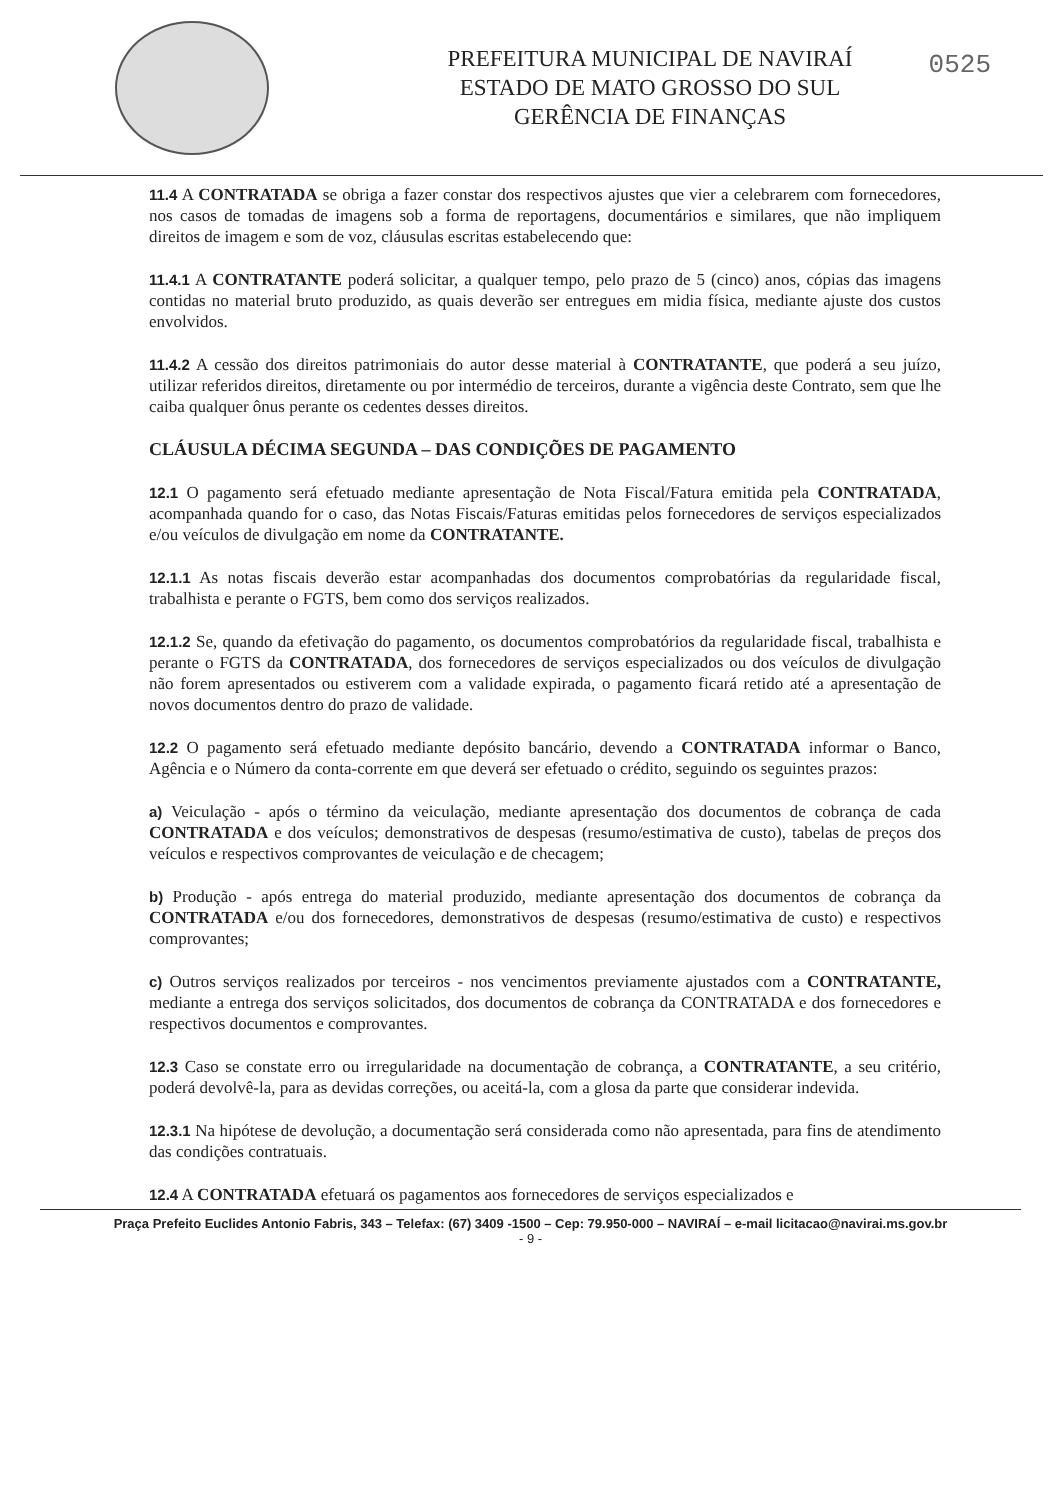PREFEITURA MUNICIPAL DE NAVIRAÍ
ESTADO DE MATO GROSSO DO SUL
GERÊNCIA DE FINANÇAS
0525
11.4 A CONTRATADA se obriga a fazer constar dos respectivos ajustes que vier a celebrarem com fornecedores, nos casos de tomadas de imagens sob a forma de reportagens, documentários e similares, que não impliquem direitos de imagem e som de voz, cláusulas escritas estabelecendo que:
11.4.1 A CONTRATANTE poderá solicitar, a qualquer tempo, pelo prazo de 5 (cinco) anos, cópias das imagens contidas no material bruto produzido, as quais deverão ser entregues em midia física, mediante ajuste dos custos envolvidos.
11.4.2 A cessão dos direitos patrimoniais do autor desse material à CONTRATANTE, que poderá a seu juízo, utilizar referidos direitos, diretamente ou por intermédio de terceiros, durante a vigência deste Contrato, sem que lhe caiba qualquer ônus perante os cedentes desses direitos.
CLÁUSULA DÉCIMA SEGUNDA – DAS CONDIÇÕES DE PAGAMENTO
12.1 O pagamento será efetuado mediante apresentação de Nota Fiscal/Fatura emitida pela CONTRATADA, acompanhada quando for o caso, das Notas Fiscais/Faturas emitidas pelos fornecedores de serviços especializados e/ou veículos de divulgação em nome da CONTRATANTE.
12.1.1 As notas fiscais deverão estar acompanhadas dos documentos comprobatórias da regularidade fiscal, trabalhista e perante o FGTS, bem como dos serviços realizados.
12.1.2 Se, quando da efetivação do pagamento, os documentos comprobatórios da regularidade fiscal, trabalhista e perante o FGTS da CONTRATADA, dos fornecedores de serviços especializados ou dos veículos de divulgação não forem apresentados ou estiverem com a validade expirada, o pagamento ficará retido até a apresentação de novos documentos dentro do prazo de validade.
12.2 O pagamento será efetuado mediante depósito bancário, devendo a CONTRATADA informar o Banco, Agência e o Número da conta-corrente em que deverá ser efetuado o crédito, seguindo os seguintes prazos:
a) Veiculação - após o término da veiculação, mediante apresentação dos documentos de cobrança de cada CONTRATADA e dos veículos; demonstrativos de despesas (resumo/estimativa de custo), tabelas de preços dos veículos e respectivos comprovantes de veiculação e de checagem;
b) Produção - após entrega do material produzido, mediante apresentação dos documentos de cobrança da CONTRATADA e/ou dos fornecedores, demonstrativos de despesas (resumo/estimativa de custo) e respectivos comprovantes;
c) Outros serviços realizados por terceiros - nos vencimentos previamente ajustados com a CONTRATANTE, mediante a entrega dos serviços solicitados, dos documentos de cobrança da CONTRATADA e dos fornecedores e respectivos documentos e comprovantes.
12.3 Caso se constate erro ou irregularidade na documentação de cobrança, a CONTRATANTE, a seu critério, poderá devolvê-la, para as devidas correções, ou aceitá-la, com a glosa da parte que considerar indevida.
12.3.1 Na hipótese de devolução, a documentação será considerada como não apresentada, para fins de atendimento das condições contratuais.
12.4 A CONTRATADA efetuará os pagamentos aos fornecedores de serviços especializados e
Praça Prefeito Euclides Antonio Fabris, 343 – Telefax: (67) 3409 -1500 – Cep: 79.950-000 – NAVIRAÍ – e-mail licitacao@navirai.ms.gov.br
- 9 -